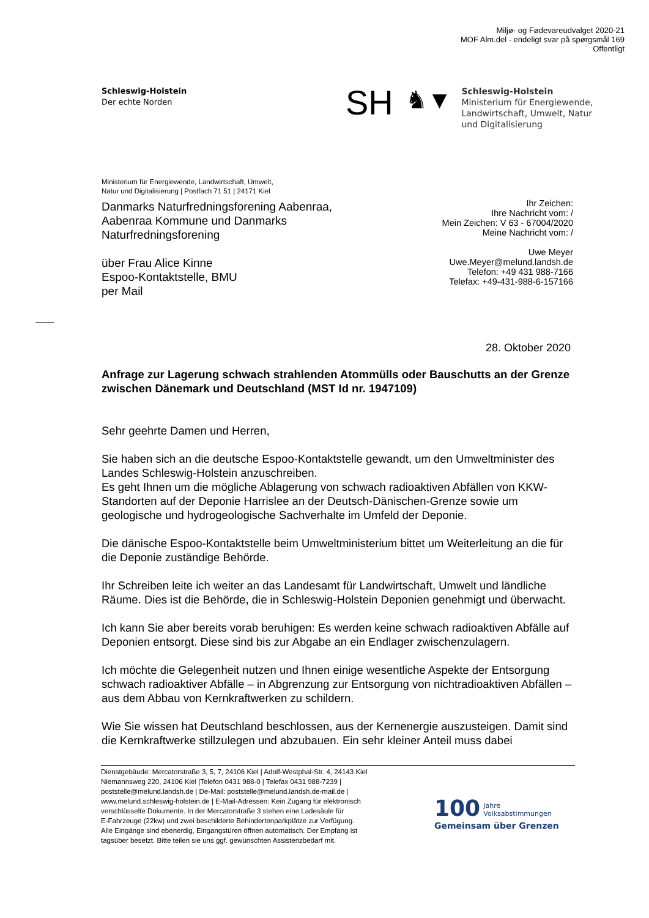Miljø- og Fødevareudvalget 2020-21
MOF Alm.del - endeligt svar på spørgsmål 169
Offentligt
Schleswig-Holstein
Der echte Norden
SH
♞▼
Schleswig-Holstein
Ministerium für Energiewende,
Landwirtschaft, Umwelt, Natur
und Digitalisierung
Ministerium für Energiewende, Landwirtschaft, Umwelt,
Natur und Digitalisierung | Postfach 71 51 | 24171 Kiel
Danmarks Naturfredningsforening Aabenraa,
Aabenraa Kommune und Danmarks
Naturfredningsforening
über Frau Alice Kinne
Espoo-Kontaktstelle, BMU
per Mail
Ihr Zeichen:
Ihre Nachricht vom: /
Mein Zeichen: V 63 - 67004/2020
Meine Nachricht vom: /
Uwe Meyer
Uwe.Meyer@melund.landsh.de
Telefon: +49 431 988-7166
Telefax: +49-431-988-6-157166
28. Oktober 2020
Anfrage zur Lagerung schwach strahlenden Atommülls oder Bauschutts an der Grenze zwischen Dänemark und Deutschland (MST Id nr. 1947109)
Sehr geehrte Damen und Herren,
Sie haben sich an die deutsche Espoo-Kontaktstelle gewandt, um den Umweltminister des Landes Schleswig-Holstein anzuschreiben.
Es geht Ihnen um die mögliche Ablagerung von schwach radioaktiven Abfällen von KKW-Standorten auf der Deponie Harrislee an der Deutsch-Dänischen-Grenze sowie um geologische und hydrogeologische Sachverhalte im Umfeld der Deponie.
Die dänische Espoo-Kontaktstelle beim Umweltministerium bittet um Weiterleitung an die für die Deponie zuständige Behörde.
Ihr Schreiben leite ich weiter an das Landesamt für Landwirtschaft, Umwelt und ländliche Räume. Dies ist die Behörde, die in Schleswig-Holstein Deponien genehmigt und überwacht.
Ich kann Sie aber bereits vorab beruhigen: Es werden keine schwach radioaktiven Abfälle auf Deponien entsorgt. Diese sind bis zur Abgabe an ein Endlager zwischenzulagern.
Ich möchte die Gelegenheit nutzen und Ihnen einige wesentliche Aspekte der Entsorgung schwach radioaktiver Abfälle – in Abgrenzung zur Entsorgung von nichtradioaktiven Abfällen – aus dem Abbau von Kernkraftwerken zu schildern.
Wie Sie wissen hat Deutschland beschlossen, aus der Kernenergie auszusteigen. Damit sind die Kernkraftwerke stillzulegen und abzubauen. Ein sehr kleiner Anteil muss dabei
Dienstgebäude: Mercatorstraße 3, 5, 7, 24106 Kiel | Adolf-Westphal-Str. 4, 24143 Kiel
Niemannsweg 220, 24106 Kiel |Telefon 0431 988-0 | Telefax 0431 988-7239 |
poststelle@melund.landsh.de | De-Mail: poststelle@melund.landsh.de-mail.de |
www.melund.schleswig-holstein.de | E-Mail-Adressen: Kein Zugang für elektronisch
verschlüsselte Dokumente. In der Mercatorstraße 3 stehen eine Ladesäule für
E-Fahrzeuge (22kw) und zwei beschilderte Behindertenparkplätze zur Verfügung.
Alle Eingänge sind ebenerdig, Eingangstüren öffnen automatisch. Der Empfang ist
tagsüber besetzt. Bitte teilen sie uns ggf. gewünschten Assistenzbedarf mit.
100 Jahre
Volksabstimmungen
Gemeinsam über Grenzen